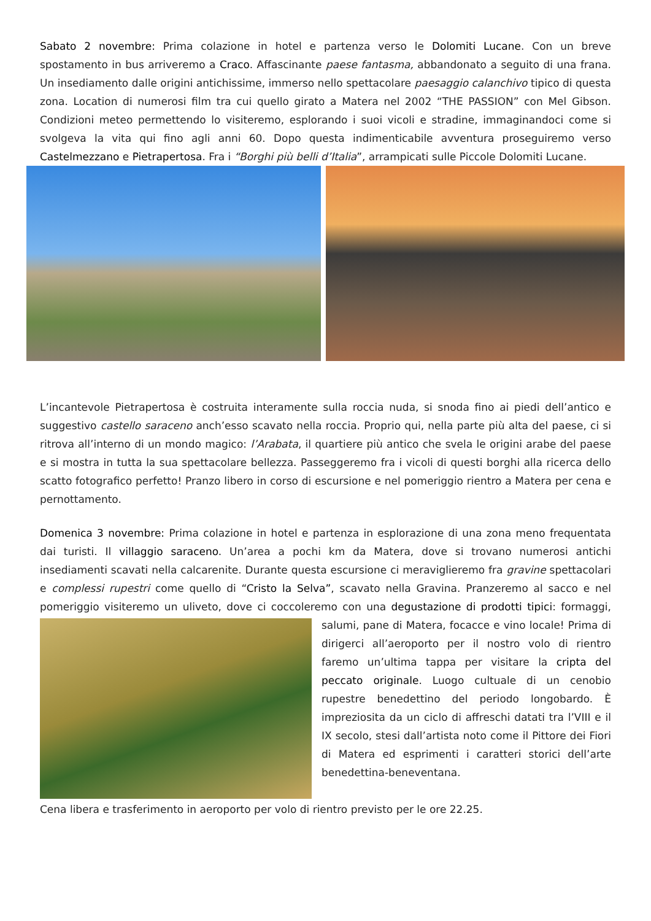Sabato 2 novembre: Prima colazione in hotel e partenza verso le Dolomiti Lucane. Con un breve spostamento in bus arriveremo a Craco. Affascinante paese fantasma, abbandonato a seguito di una frana. Un insediamento dalle origini antichissime, immerso nello spettacolare paesaggio calanchivo tipico di questa zona. Location di numerosi film tra cui quello girato a Matera nel 2002 “THE PASSION” con Mel Gibson. Condizioni meteo permettendo lo visiteremo, esplorando i suoi vicoli e stradine, immaginandoci come si svolgeva la vita qui fino agli anni 60. Dopo questa indimenticabile avventura proseguiremo verso Castelmezzano e Pietrapertosa. Fra i “Borghi più belli d’Italia”, arrampicati sulle Piccole Dolomiti Lucane.
L’incantevole Pietrapertosa è costruita interamente sulla roccia nuda, si snoda fino ai piedi dell’antico e suggestivo castello saraceno anch’esso scavato nella roccia. Proprio qui, nella parte più alta del paese, ci si ritrova all’interno di un mondo magico: l’Arabata, il quartiere più antico che svela le origini arabe del paese e si mostra in tutta la sua spettacolare bellezza. Passeggeremo fra i vicoli di questi borghi alla ricerca dello scatto fotografico perfetto! Pranzo libero in corso di escursione e nel pomeriggio rientro a Matera per cena e pernottamento.
Domenica 3 novembre: Prima colazione in hotel e partenza in esplorazione di una zona meno frequentata dai turisti. Il villaggio saraceno. Un’area a pochi km da Matera, dove si trovano numerosi antichi insediamenti scavati nella calcarenite. Durante questa escursione ci meraviglieremo fra gravine spettacolari e complessi rupestri come quello di “Cristo la Selva”, scavato nella Gravina. Pranzeremo al sacco e nel pomeriggio visiteremo un uliveto, dove ci coccoleremo con una degustazione di prodotti tipici: formaggi, salumi, pane di Matera, focacce e vino locale! Prima di dirigerci all’aeroporto per il nostro volo di rientro faremo un’ultima tappa per visitare la cripta del peccato originale. Luogo cultuale di un cenobio rupestre benedettino del periodo longobardo. È impreziosita da un ciclo di affreschi datati tra l’VIII e il IX secolo, stesi dall’artista noto come il Pittore dei Fiori di Matera ed esprimenti i caratteri storici dell’arte benedettina-beneventana.
Cena libera e trasferimento in aeroporto per volo di rientro previsto per le ore 22.25.